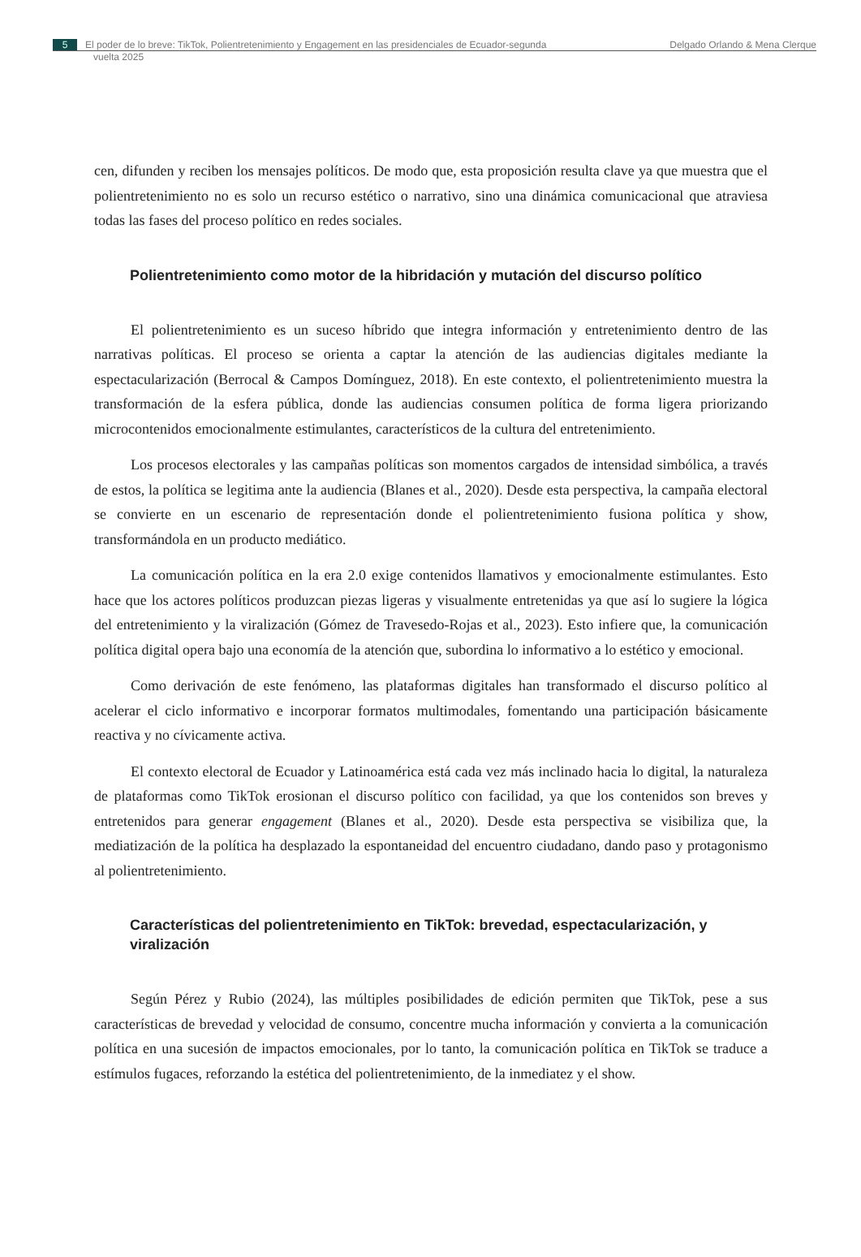5 El poder de lo breve: TikTok, Polientretenimiento y Engagement en las presidenciales de Ecuador-segunda Delgado Orlando & Mena Clerque
vuelta 2025
cen, difunden y reciben los mensajes políticos. De modo que, esta proposición resulta clave ya que muestra que el polientretenimiento no es solo un recurso estético o narrativo, sino una dinámica comunicacional que atraviesa todas las fases del proceso político en redes sociales.
Polientretenimiento como motor de la hibridación y mutación del discurso político
El polientretenimiento es un suceso híbrido que integra información y entretenimiento dentro de las narrativas políticas. El proceso se orienta a captar la atención de las audiencias digitales mediante la espectacularización (Berrocal & Campos Domínguez, 2018). En este contexto, el polientretenimiento muestra la transformación de la esfera pública, donde las audiencias consumen política de forma ligera priorizando microcontenidos emocionalmente estimulantes, característicos de la cultura del entretenimiento.
Los procesos electorales y las campañas políticas son momentos cargados de intensidad simbólica, a través de estos, la política se legitima ante la audiencia (Blanes et al., 2020). Desde esta perspectiva, la campaña electoral se convierte en un escenario de representación donde el polientretenimiento fusiona política y show, transformándola en un producto mediático.
La comunicación política en la era 2.0 exige contenidos llamativos y emocionalmente estimulantes. Esto hace que los actores políticos produzcan piezas ligeras y visualmente entretenidas ya que así lo sugiere la lógica del entretenimiento y la viralización (Gómez de Travesedo-Rojas et al., 2023). Esto infiere que, la comunicación política digital opera bajo una economía de la atención que, subordina lo informativo a lo estético y emocional.
Como derivación de este fenómeno, las plataformas digitales han transformado el discurso político al acelerar el ciclo informativo e incorporar formatos multimodales, fomentando una participación básicamente reactiva y no cívicamente activa.
El contexto electoral de Ecuador y Latinoamérica está cada vez más inclinado hacia lo digital, la naturaleza de plataformas como TikTok erosionan el discurso político con facilidad, ya que los contenidos son breves y entretenidos para generar engagement (Blanes et al., 2020). Desde esta perspectiva se visibiliza que, la mediatización de la política ha desplazado la espontaneidad del encuentro ciudadano, dando paso y protagonismo al polientretenimiento.
Características del polientretenimiento en TikTok: brevedad, espectacularización, y viralización
Según Pérez y Rubio (2024), las múltiples posibilidades de edición permiten que TikTok, pese a sus características de brevedad y velocidad de consumo, concentre mucha información y convierta a la comunicación política en una sucesión de impactos emocionales, por lo tanto, la comunicación política en TikTok se traduce a estímulos fugaces, reforzando la estética del polientretenimiento, de la inmediatez y el show.